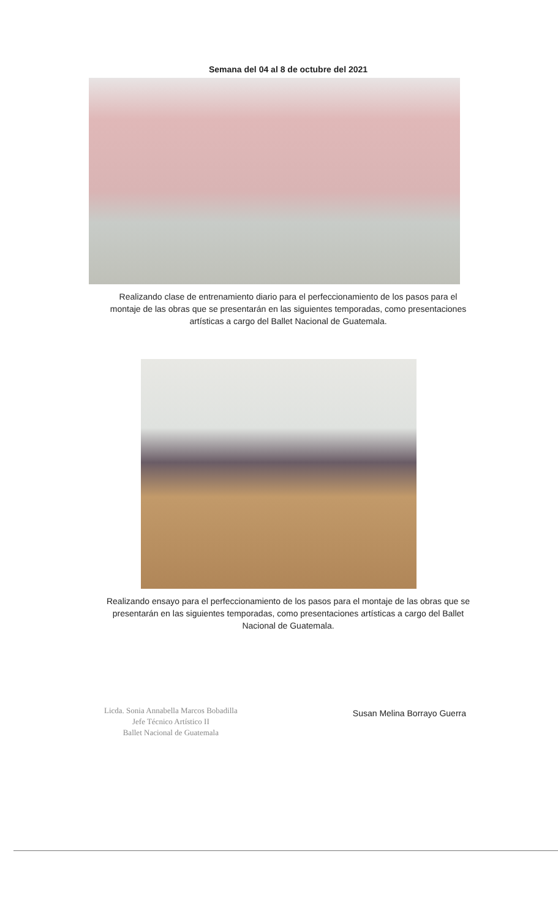Semana del 04 al 8 de octubre del 2021
Realizando clase de entrenamiento diario para el perfeccionamiento de los pasos para el montaje de las obras que se presentarán en las siguientes temporadas, como presentaciones artísticas a cargo del Ballet Nacional de Guatemala.
Realizando ensayo para el perfeccionamiento de los pasos para el montaje de las obras que se presentarán en las siguientes temporadas, como presentaciones artísticas a cargo del Ballet Nacional de Guatemala.
Licda. Sonia Annabella Marcos Bobadilla
Jefe Técnico Artístico II
Ballet Nacional de Guatemala
Susan Melina Borrayo Guerra